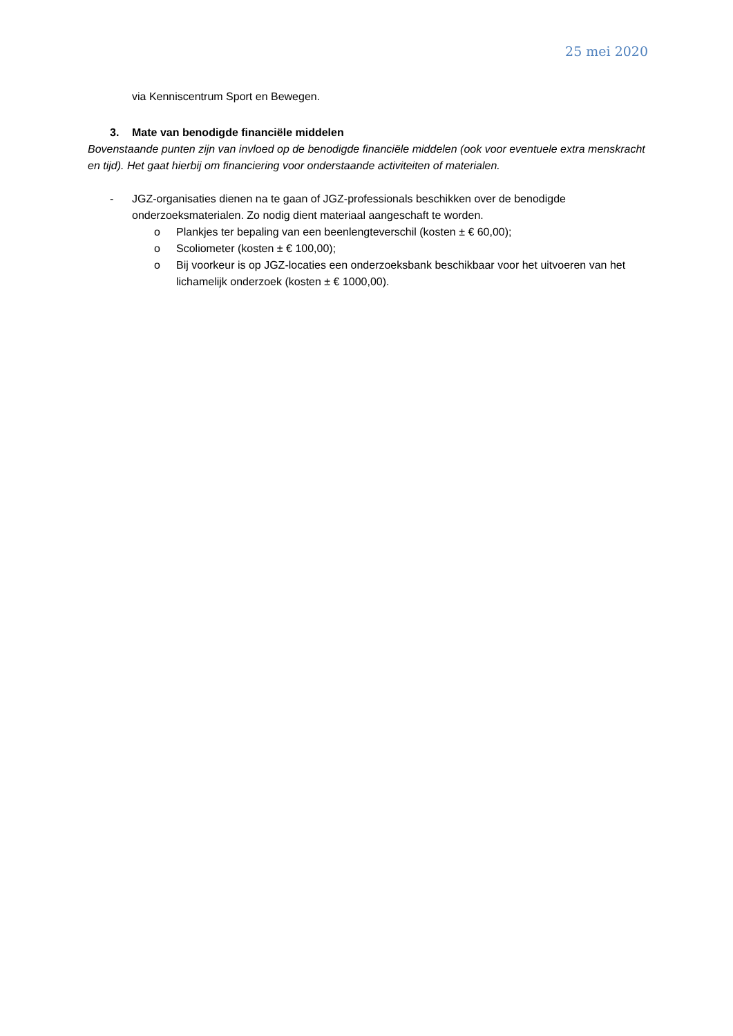25 mei 2020
via Kenniscentrum Sport en Bewegen.
3. Mate van benodigde financiële middelen
Bovenstaande punten zijn van invloed op de benodigde financiële middelen (ook voor eventuele extra menskracht en tijd). Het gaat hierbij om financiering voor onderstaande activiteiten of materialen.
- JGZ-organisaties dienen na te gaan of JGZ-professionals beschikken over de benodigde onderzoeksmaterialen. Zo nodig dient materiaal aangeschaft te worden.
o Plankjes ter bepaling van een beenlengteverschil (kosten ± € 60,00);
o Scoliometer (kosten ± € 100,00);
o Bij voorkeur is op JGZ-locaties een onderzoeksbank beschikbaar voor het uitvoeren van het lichamelijk onderzoek (kosten ± € 1000,00).